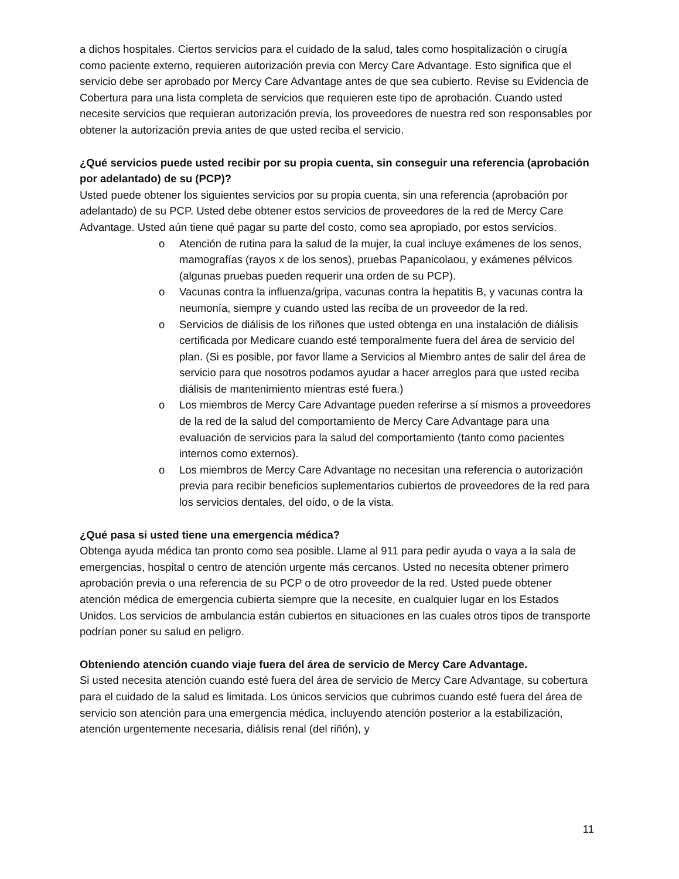a dichos hospitales. Ciertos servicios para el cuidado de la salud, tales como hospitalización o cirugía como paciente externo, requieren autorización previa con Mercy Care Advantage. Esto significa que el servicio debe ser aprobado por Mercy Care Advantage antes de que sea cubierto. Revise su Evidencia de Cobertura para una lista completa de servicios que requieren este tipo de aprobación. Cuando usted necesite servicios que requieran autorización previa, los proveedores de nuestra red son responsables por obtener la autorización previa antes de que usted reciba el servicio.
¿Qué servicios puede usted recibir por su propia cuenta, sin conseguir una referencia (aprobación por adelantado) de su (PCP)?
Usted puede obtener los siguientes servicios por su propia cuenta, sin una referencia (aprobación por adelantado) de su PCP. Usted debe obtener estos servicios de proveedores de la red de Mercy Care Advantage. Usted aún tiene qué pagar su parte del costo, como sea apropiado, por estos servicios.
o Atención de rutina para la salud de la mujer, la cual incluye exámenes de los senos, mamografías (rayos x de los senos), pruebas Papanicolaou, y exámenes pélvicos (algunas pruebas pueden requerir una orden de su PCP).
o Vacunas contra la influenza/gripa, vacunas contra la hepatitis B, y vacunas contra la neumonía, siempre y cuando usted las reciba de un proveedor de la red.
o Servicios de diálisis de los riñones que usted obtenga en una instalación de diálisis certificada por Medicare cuando esté temporalmente fuera del área de servicio del plan. (Si es posible, por favor llame a Servicios al Miembro antes de salir del área de servicio para que nosotros podamos ayudar a hacer arreglos para que usted reciba diálisis de mantenimiento mientras esté fuera.)
o Los miembros de Mercy Care Advantage pueden referirse a sí mismos a proveedores de la red de la salud del comportamiento de Mercy Care Advantage para una evaluación de servicios para la salud del comportamiento (tanto como pacientes internos como externos).
o Los miembros de Mercy Care Advantage no necesitan una referencia o autorización previa para recibir beneficios suplementarios cubiertos de proveedores de la red para los servicios dentales, del oído, o de la vista.
¿Qué pasa si usted tiene una emergencia médica?
Obtenga ayuda médica tan pronto como sea posible. Llame al 911 para pedir ayuda o vaya a la sala de emergencias, hospital o centro de atención urgente más cercanos. Usted no necesita obtener primero aprobación previa o una referencia de su PCP o de otro proveedor de la red. Usted puede obtener atención médica de emergencia cubierta siempre que la necesite, en cualquier lugar en los Estados Unidos. Los servicios de ambulancia están cubiertos en situaciones en las cuales otros tipos de transporte podrían poner su salud en peligro.
Obteniendo atención cuando viaje fuera del área de servicio de Mercy Care Advantage.
Si usted necesita atención cuando esté fuera del área de servicio de Mercy Care Advantage, su cobertura para el cuidado de la salud es limitada. Los únicos servicios que cubrimos cuando esté fuera del área de servicio son atención para una emergencia médica, incluyendo atención posterior a la estabilización, atención urgentemente necesaria, diálisis renal (del riñón), y
11